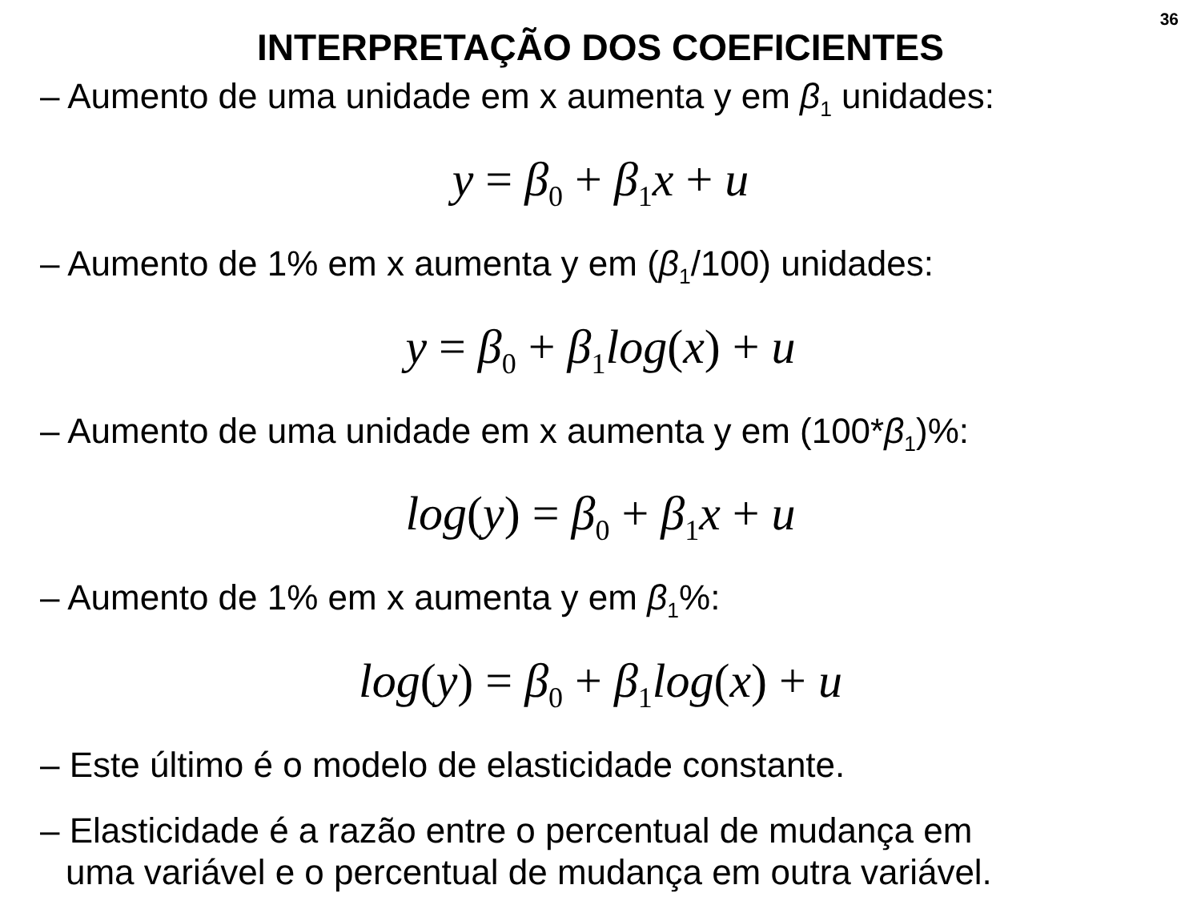36
INTERPRETAÇÃO DOS COEFICIENTES
– Aumento de uma unidade em x aumenta y em β<sub>1</sub> unidades:
y = β<sub>0</sub> + β<sub>1</sub>x + u
– Aumento de 1% em x aumenta y em (β<sub>1</sub>/100) unidades:
y = β<sub>0</sub> + β<sub>1</sub>log(x) + u
– Aumento de uma unidade em x aumenta y em (100*β<sub>1</sub>)%:
log(y) = β<sub>0</sub> + β<sub>1</sub>x + u
– Aumento de 1% em x aumenta y em β<sub>1</sub>%:
log(y) = β<sub>0</sub> + β<sub>1</sub>log(x) + u
– Este último é o modelo de elasticidade constante.
– Elasticidade é a razão entre o percentual de mudança em
uma variável e o percentual de mudança em outra variável.